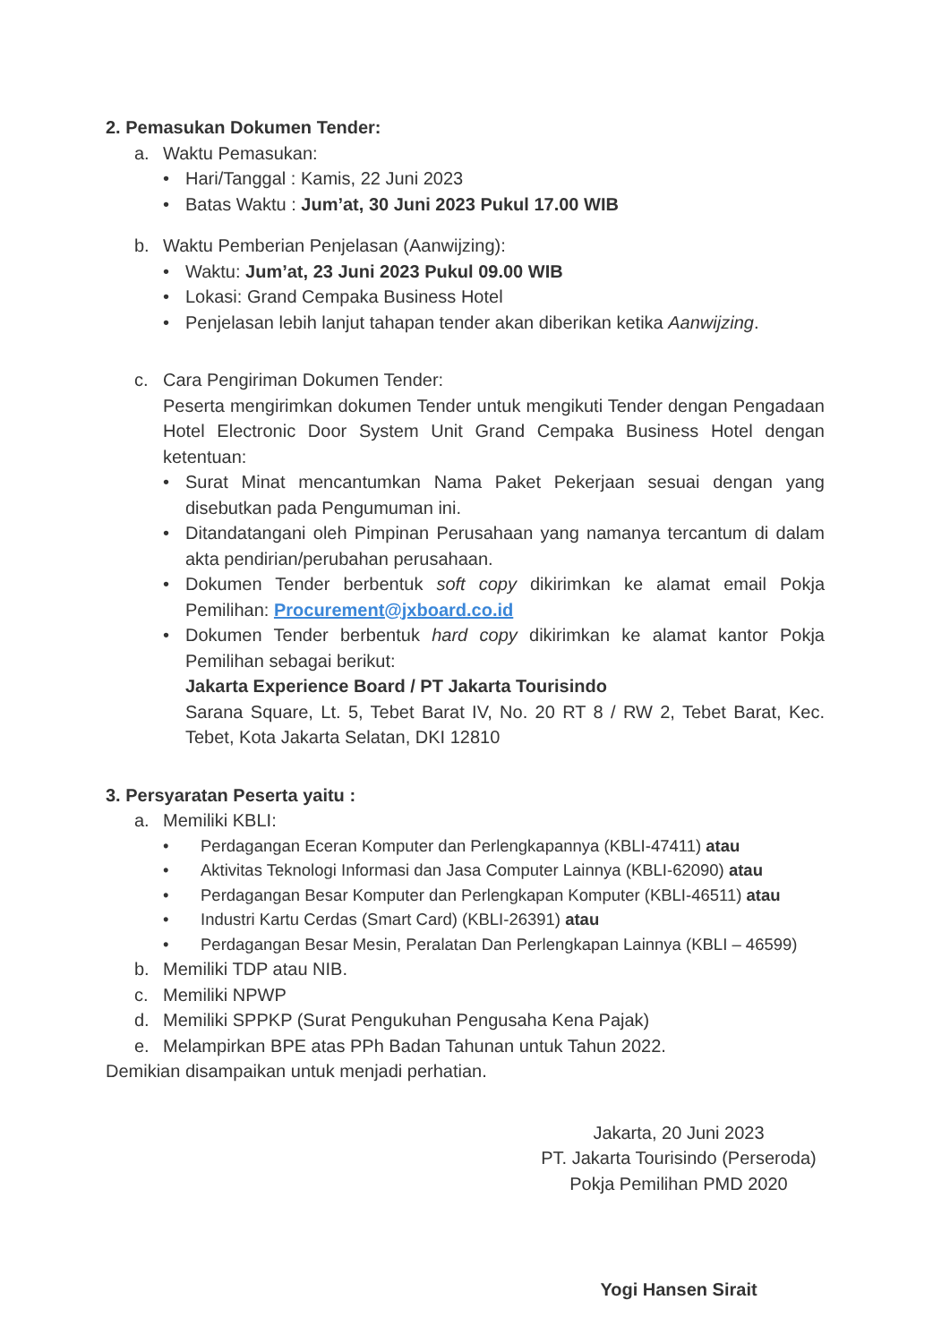2. Pemasukan Dokumen Tender:
a. Waktu Pemasukan:
• Hari/Tanggal : Kamis, 22 Juni 2023
• Batas Waktu : Jum’at, 30 Juni 2023 Pukul 17.00 WIB
b. Waktu Pemberian Penjelasan (Aanwijzing):
• Waktu: Jum’at, 23 Juni 2023 Pukul 09.00 WIB
• Lokasi: Grand Cempaka Business Hotel
• Penjelasan lebih lanjut tahapan tender akan diberikan ketika Aanwijzing.
c. Cara Pengiriman Dokumen Tender:
Peserta mengirimkan dokumen Tender untuk mengikuti Tender dengan Pengadaan Hotel Electronic Door System Unit Grand Cempaka Business Hotel dengan ketentuan:
• Surat Minat mencantumkan Nama Paket Pekerjaan sesuai dengan yang disebutkan pada Pengumuman ini.
• Ditandatangani oleh Pimpinan Perusahaan yang namanya tercantum di dalam akta pendirian/perubahan perusahaan.
• Dokumen Tender berbentuk soft copy dikirimkan ke alamat email Pokja Pemilihan: Procurement@jxboard.co.id
• Dokumen Tender berbentuk hard copy dikirimkan ke alamat kantor Pokja Pemilihan sebagai berikut:
Jakarta Experience Board / PT Jakarta Tourisindo
Sarana Square, Lt. 5, Tebet Barat IV, No. 20 RT 8 / RW 2, Tebet Barat, Kec. Tebet, Kota Jakarta Selatan, DKI 12810
3. Persyaratan Peserta yaitu :
a. Memiliki KBLI:
• Perdagangan Eceran Komputer dan Perlengkapannya (KBLI-47411) atau
• Aktivitas Teknologi Informasi dan Jasa Computer Lainnya (KBLI-62090) atau
• Perdagangan Besar Komputer dan Perlengkapan Komputer (KBLI-46511) atau
• Industri Kartu Cerdas (Smart Card) (KBLI-26391) atau
• Perdagangan Besar Mesin, Peralatan Dan Perlengkapan Lainnya (KBLI – 46599)
b. Memiliki TDP atau NIB.
c. Memiliki NPWP
d. Memiliki SPPKP (Surat Pengukuhan Pengusaha Kena Pajak)
e. Melampirkan BPE atas PPh Badan Tahunan untuk Tahun 2022.
Demikian disampaikan untuk menjadi perhatian.
Jakarta, 20 Juni 2023
PT. Jakarta Tourisindo (Perseroda)
Pokja Pemilihan PMD 2020
Yogi Hansen Sirait